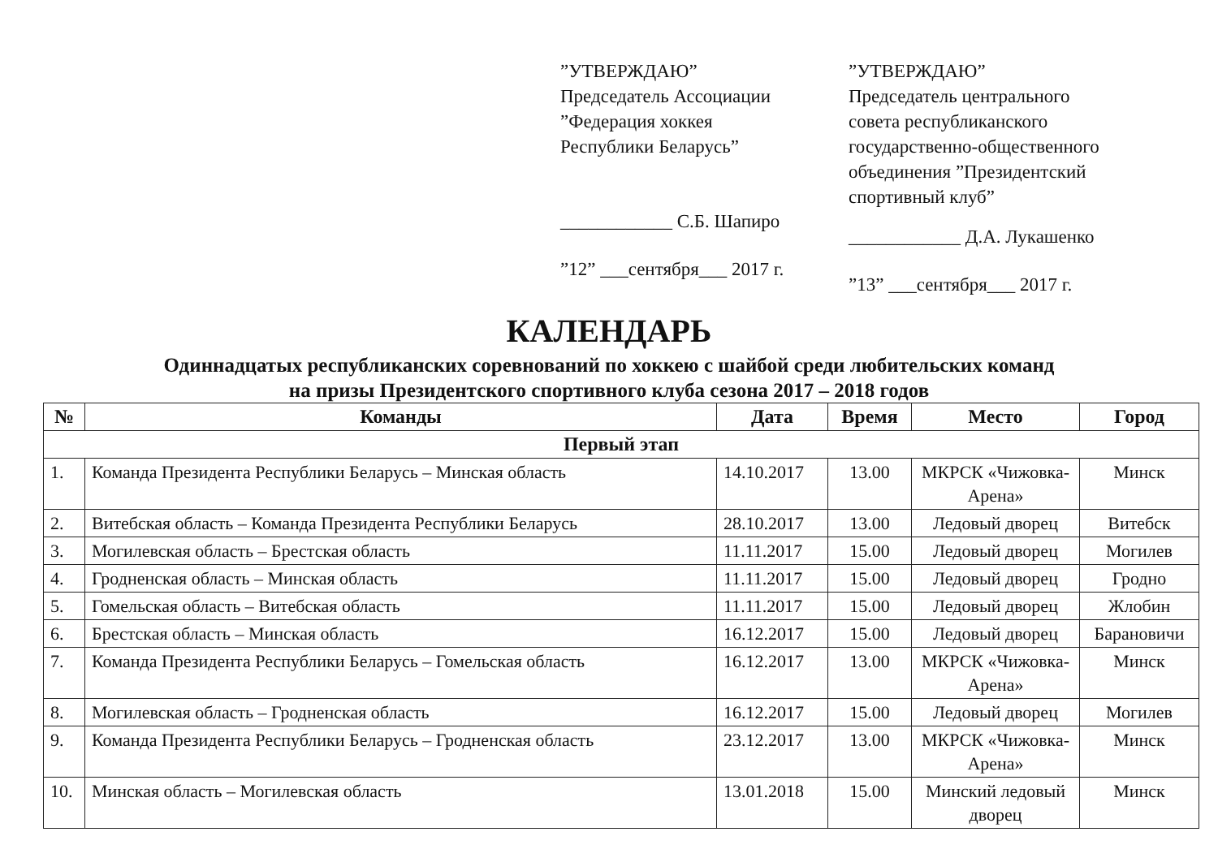”УТВЕРЖДАЮ”
Председатель Ассоциации
”Федерация хоккея
Республики Беларусь”
____________ С.Б. Шапиро
”12” ___сентября___ 2017 г.
”УТВЕРЖДАЮ”
Председатель центрального
совета республиканского
государственно-общественного
объединения ”Президентский
спортивный клуб”
____________ Д.А. Лукашенко
”13” ___сентября___ 2017 г.
КАЛЕНДАРЬ
Одиннадцатых республиканских соревнований по хоккею с шайбой среди любительских команд
на призы Президентского спортивного клуба сезона 2017 – 2018 годов
| № | Команды | Дата | Время | Место | Город |
| --- | --- | --- | --- | --- | --- |
| Первый этап | | | | | |
| 1. | Команда Президента Республики Беларусь – Минская область | 14.10.2017 | 13.00 | МКРСК «Чижовка-Арена» | Минск |
| 2. | Витебская область – Команда Президента Республики Беларусь | 28.10.2017 | 13.00 | Ледовый дворец | Витебск |
| 3. | Могилевская область – Брестская область | 11.11.2017 | 15.00 | Ледовый дворец | Могилев |
| 4. | Гродненская область – Минская область | 11.11.2017 | 15.00 | Ледовый дворец | Гродно |
| 5. | Гомельская область – Витебская область | 11.11.2017 | 15.00 | Ледовый дворец | Жлобин |
| 6. | Брестская область – Минская область | 16.12.2017 | 15.00 | Ледовый дворец | Барановичи |
| 7. | Команда Президента Республики Беларусь – Гомельская область | 16.12.2017 | 13.00 | МКРСК «Чижовка-Арена» | Минск |
| 8. | Могилевская область – Гродненская область | 16.12.2017 | 15.00 | Ледовый дворец | Могилев |
| 9. | Команда Президента Республики Беларусь – Гродненская область | 23.12.2017 | 13.00 | МКРСК «Чижовка-Арена» | Минск |
| 10. | Минская область – Могилевская область | 13.01.2018 | 15.00 | Минский ледовый дворец | Минск |